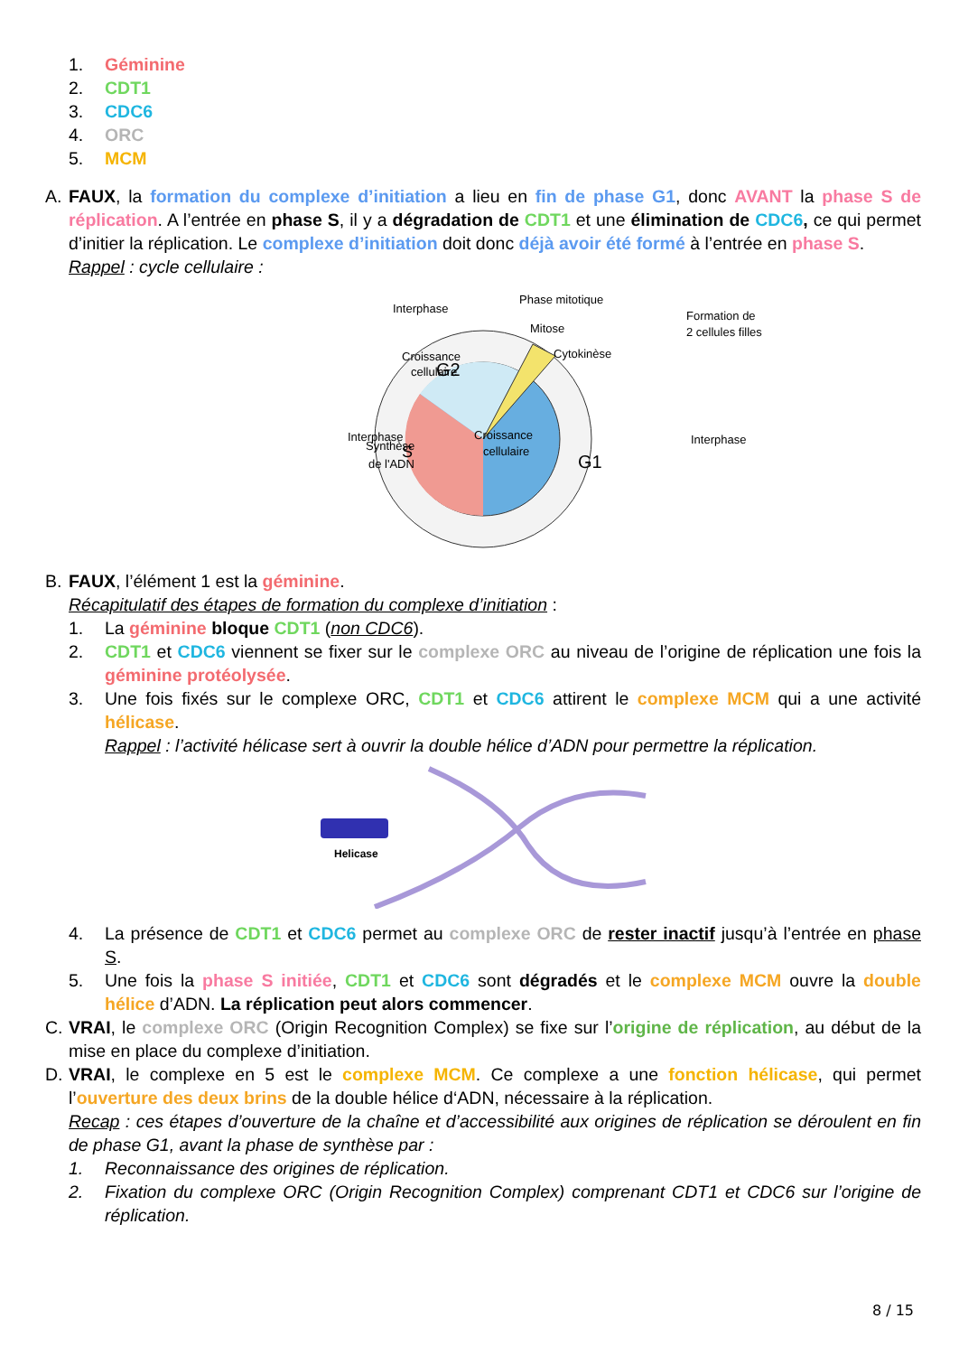1. Géminine
2. CDT1
3. CDC6
4. ORC
5. MCM
A. FAUX, la formation du complexe d’initiation a lieu en fin de phase G1, donc AVANT la phase S de réplication. A l’entrée en phase S, il y a dégradation de CDT1 et une élimination de CDC6, ce qui permet d’initier la réplication. Le complexe d’initiation doit donc déjà avoir été formé à l’entrée en phase S.
Rappel : cycle cellulaire :
Interphase
Interphase
Interphase
Phase mitotique
Mitose
Cytokinèse
Formation de
2 cellules filles
G2
S
G1
Croissance
cellulaire
Croissance
cellulaire
Synthèse
de l'ADN
B. FAUX, l’élément 1 est la géminine.
Récapitulatif des étapes de formation du complexe d’initiation :
1. La géminine bloque CDT1 (non CDC6).
2. CDT1 et CDC6 viennent se fixer sur le complexe ORC au niveau de l’origine de réplication une fois la géminine protéolysée.
3. Une fois fixés sur le complexe ORC, CDT1 et CDC6 attirent le complexe MCM qui a une activité hélicase.
Rappel : l’activité hélicase sert à ouvrir la double hélice d’ADN pour permettre la réplication.
Helicase
4. La présence de CDT1 et CDC6 permet au complexe ORC de rester inactif jusqu’à l’entrée en phase S.
5. Une fois la phase S initiée, CDT1 et CDC6 sont dégradés et le complexe MCM ouvre la double hélice d’ADN. La réplication peut alors commencer.
C. VRAI, le complexe ORC (Origin Recognition Complex) se fixe sur l’origine de réplication, au début de la mise en place du complexe d’initiation.
D. VRAI, le complexe en 5 est le complexe MCM. Ce complexe a une fonction hélicase, qui permet l’ouverture des deux brins de la double hélice d‘ADN, nécessaire à la réplication.
Recap : ces étapes d’ouverture de la chaîne et d’accessibilité aux origines de réplication se déroulent en fin de phase G1, avant la phase de synthèse par :
1. Reconnaissance des origines de réplication.
2. Fixation du complexe ORC (Origin Recognition Complex) comprenant CDT1 et CDC6 sur l’origine de réplication.
8 / 15